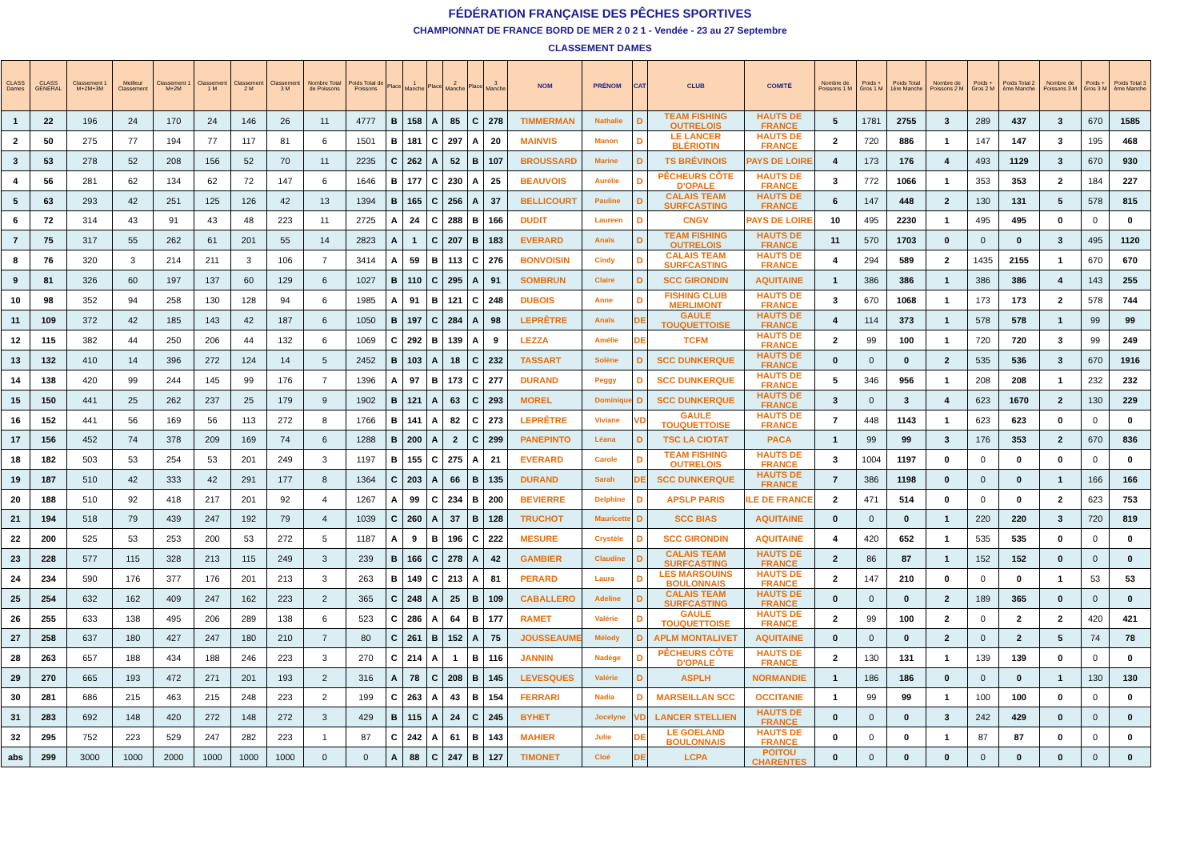FÉDÉRATION FRANÇAISE DES PÊCHES SPORTIVES
CHAMPIONNAT DE FRANCE BORD DE MER 2 0 2 1 - Vendée - 23 au 27 Septembre
CLASSEMENT DAMES
| CLASS Dames | CLASS GÉNÉRAL | Classement 1 M+2M+3M | Meilleur Classement | Classement 1 M+2M | Classement 1 M | Classement 2 M | Classement 3 M | Nombre Total de Poissons | Poids Total de Poissons | Place | 1 Manche | Place | 2 Manche | Place | 3 Manche | NOM | PRÉNOM | CAT | CLUB | COMITÉ | Nombre de Poissons 1 M | Poids + Gros 1 M | Poids Total 1ère Manche | Nombre de Poissons 2 M | Poids + Gros 2 M | Poids Total 2 ème Manche | Nombre de Poissons 3 M | Poids + Gros 3 M | Poids Total 3 ème Manche |
| --- | --- | --- | --- | --- | --- | --- | --- | --- | --- | --- | --- | --- | --- | --- | --- | --- | --- | --- | --- | --- | --- | --- | --- | --- | --- | --- | --- | --- | --- |
| 1 | 22 | 196 | 24 | 170 | 24 | 146 | 26 | 11 | 4777 | B | 158 | A | 85 | C | 278 | TIMMERMAN | Nathalie | D | TEAM FISHING OUTRELOIS | HAUTS DE FRANCE | 5 | 1781 | 2755 | 3 | 289 | 437 | 3 | 670 | 1585 |
| 2 | 50 | 275 | 77 | 194 | 77 | 117 | 81 | 6 | 1501 | B | 181 | C | 297 | A | 20 | MAINVIS | Manon | D | LE LANCER BLÉRIOTIN | HAUTS DE FRANCE | 2 | 720 | 886 | 1 | 147 | 147 | 3 | 195 | 468 |
| 3 | 53 | 278 | 52 | 208 | 156 | 52 | 70 | 11 | 2235 | C | 262 | A | 52 | B | 107 | BROUSSARD | Marine | D | TS BRÉVINOIS | PAYS DE LOIRE | 4 | 173 | 176 | 4 | 493 | 1129 | 3 | 670 | 930 |
| 4 | 56 | 281 | 62 | 134 | 62 | 72 | 147 | 6 | 1646 | B | 177 | C | 230 | A | 25 | BEAUVOIS | Aurélie | D | PÊCHEURS CÔTE D'OPALE | HAUTS DE FRANCE | 3 | 772 | 1066 | 1 | 353 | 353 | 2 | 184 | 227 |
| 5 | 63 | 293 | 42 | 251 | 125 | 126 | 42 | 13 | 1394 | B | 165 | C | 256 | A | 37 | BELLICOURT | Pauline | D | CALAIS TEAM SURFCASTING | HAUTS DE FRANCE | 6 | 147 | 448 | 2 | 130 | 131 | 5 | 578 | 815 |
| 6 | 72 | 314 | 43 | 91 | 43 | 48 | 223 | 11 | 2725 | A | 24 | C | 288 | B | 166 | DUDIT | Laureen | D | CNGV | PAYS DE LOIRE | 10 | 495 | 2230 | 1 | 495 | 495 | 0 | 0 | 0 |
| 7 | 75 | 317 | 55 | 262 | 61 | 201 | 55 | 14 | 2823 | A | 1 | C | 207 | B | 183 | EVERARD | Anaïs | D | TEAM FISHING OUTRELOIS | HAUTS DE FRANCE | 11 | 570 | 1703 | 0 | 0 | 0 | 3 | 495 | 1120 |
| 8 | 76 | 320 | 3 | 214 | 211 | 3 | 106 | 7 | 3414 | A | 59 | B | 113 | C | 276 | BONVOISIN | Cindy | D | CALAIS TEAM SURFCASTING | HAUTS DE FRANCE | 4 | 294 | 589 | 2 | 1435 | 2155 | 1 | 670 | 670 |
| 9 | 81 | 326 | 60 | 197 | 137 | 60 | 129 | 6 | 1027 | B | 110 | C | 295 | A | 91 | SOMBRUN | Claire | D | SCC GIRONDIN | AQUITAINE | 1 | 386 | 386 | 1 | 386 | 386 | 4 | 143 | 255 |
| 10 | 98 | 352 | 94 | 258 | 130 | 128 | 94 | 6 | 1985 | A | 91 | B | 121 | C | 248 | DUBOIS | Anne | D | FISHING CLUB MERLIMONT | HAUTS DE FRANCE | 3 | 670 | 1068 | 1 | 173 | 173 | 2 | 578 | 744 |
| 11 | 109 | 372 | 42 | 185 | 143 | 42 | 187 | 6 | 1050 | B | 197 | C | 284 | A | 98 | LEPRÊTRE | Anaïs | DE | GAULE TOUQUETTOISE | HAUTS DE FRANCE | 4 | 114 | 373 | 1 | 578 | 578 | 1 | 99 | 99 |
| 12 | 115 | 382 | 44 | 250 | 206 | 44 | 132 | 6 | 1069 | C | 292 | B | 139 | A | 9 | LEZZA | Amélie | DE | TCFM | HAUTS DE FRANCE | 2 | 99 | 100 | 1 | 720 | 720 | 3 | 99 | 249 |
| 13 | 132 | 410 | 14 | 396 | 272 | 124 | 14 | 5 | 2452 | B | 103 | A | 18 | C | 232 | TASSART | Solène | D | SCC DUNKERQUE | HAUTS DE FRANCE | 0 | 0 | 0 | 2 | 535 | 536 | 3 | 670 | 1916 |
| 14 | 138 | 420 | 99 | 244 | 145 | 99 | 176 | 7 | 1396 | A | 97 | B | 173 | C | 277 | DURAND | Peggy | D | SCC DUNKERQUE | HAUTS DE FRANCE | 5 | 346 | 956 | 1 | 208 | 208 | 1 | 232 | 232 |
| 15 | 150 | 441 | 25 | 262 | 237 | 25 | 179 | 9 | 1902 | B | 121 | A | 63 | C | 293 | MOREL | Dominique | D | SCC DUNKERQUE | HAUTS DE FRANCE | 3 | 0 | 3 | 4 | 623 | 1670 | 2 | 130 | 229 |
| 16 | 152 | 441 | 56 | 169 | 56 | 113 | 272 | 8 | 1766 | B | 141 | A | 82 | C | 273 | LEPRÊTRE | Viviane | VD | GAULE TOUQUETTOISE | HAUTS DE FRANCE | 7 | 448 | 1143 | 1 | 623 | 623 | 0 | 0 | 0 |
| 17 | 156 | 452 | 74 | 378 | 209 | 169 | 74 | 6 | 1288 | B | 200 | A | 2 | C | 299 | PANEPINTO | Léana | D | TSC LA CIOTAT | PACA | 1 | 99 | 99 | 3 | 176 | 353 | 2 | 670 | 836 |
| 18 | 182 | 503 | 53 | 254 | 53 | 201 | 249 | 3 | 1197 | B | 155 | C | 275 | A | 21 | EVERARD | Carole | D | TEAM FISHING OUTRELOIS | HAUTS DE FRANCE | 3 | 1004 | 1197 | 0 | 0 | 0 | 0 | 0 | 0 |
| 19 | 187 | 510 | 42 | 333 | 42 | 291 | 177 | 8 | 1364 | C | 203 | A | 66 | B | 135 | DURAND | Sarah | DE | SCC DUNKERQUE | HAUTS DE FRANCE | 7 | 386 | 1198 | 0 | 0 | 0 | 1 | 166 | 166 |
| 20 | 188 | 510 | 92 | 418 | 217 | 201 | 92 | 4 | 1267 | A | 99 | C | 234 | B | 200 | BEVIERRE | Delphine | D | APSLP PARIS | ILE DE FRANCE | 2 | 471 | 514 | 0 | 0 | 0 | 2 | 623 | 753 |
| 21 | 194 | 518 | 79 | 439 | 247 | 192 | 79 | 4 | 1039 | C | 260 | A | 37 | B | 128 | TRUCHOT | Mauricette | D | SCC BIAS | AQUITAINE | 0 | 0 | 0 | 1 | 220 | 220 | 3 | 720 | 819 |
| 22 | 200 | 525 | 53 | 253 | 200 | 53 | 272 | 5 | 1187 | A | 9 | B | 196 | C | 222 | MESURE | Crystèle | D | SCC GIRONDIN | AQUITAINE | 4 | 420 | 652 | 1 | 535 | 535 | 0 | 0 | 0 |
| 23 | 228 | 577 | 115 | 328 | 213 | 115 | 249 | 3 | 239 | B | 166 | C | 278 | A | 42 | GAMBIER | Claudine | D | CALAIS TEAM SURFCASTING | HAUTS DE FRANCE | 2 | 86 | 87 | 1 | 152 | 152 | 0 | 0 | 0 |
| 24 | 234 | 590 | 176 | 377 | 176 | 201 | 213 | 3 | 263 | B | 149 | C | 213 | A | 81 | PERARD | Laura | D | LES MARSOUINS BOULONNAIS | HAUTS DE FRANCE | 2 | 147 | 210 | 0 | 0 | 0 | 1 | 53 | 53 |
| 25 | 254 | 632 | 162 | 409 | 247 | 162 | 223 | 2 | 365 | C | 248 | A | 25 | B | 109 | CABALLERO | Adeline | D | CALAIS TEAM SURFCASTING | HAUTS DE FRANCE | 0 | 0 | 0 | 2 | 189 | 365 | 0 | 0 | 0 |
| 26 | 255 | 633 | 138 | 495 | 206 | 289 | 138 | 6 | 523 | C | 286 | A | 64 | B | 177 | RAMET | Valérie | D | GAULE TOUQUETTOISE | HAUTS DE FRANCE | 2 | 99 | 100 | 2 | 0 | 2 | 2 | 420 | 421 |
| 27 | 258 | 637 | 180 | 427 | 247 | 180 | 210 | 7 | 80 | C | 261 | B | 152 | A | 75 | JOUSSEAUME | Mélody | D | APLM MONTALIVET | AQUITAINE | 0 | 0 | 0 | 2 | 0 | 2 | 5 | 74 | 78 |
| 28 | 263 | 657 | 188 | 434 | 188 | 246 | 223 | 3 | 270 | C | 214 | A | 1 | B | 116 | JANNIN | Nadège | D | PÊCHEURS CÔTE D'OPALE | HAUTS DE FRANCE | 2 | 130 | 131 | 1 | 139 | 139 | 0 | 0 | 0 |
| 29 | 270 | 665 | 193 | 472 | 271 | 201 | 193 | 2 | 316 | A | 78 | C | 208 | B | 145 | LEVESQUES | Valérie | D | ASPLH | NORMANDIE | 1 | 186 | 186 | 0 | 0 | 0 | 1 | 130 | 130 |
| 30 | 281 | 686 | 215 | 463 | 215 | 248 | 223 | 2 | 199 | C | 263 | A | 43 | B | 154 | FERRARI | Nadia | D | MARSEILLAN SCC | OCCITANIE | 1 | 99 | 99 | 1 | 100 | 100 | 0 | 0 | 0 |
| 31 | 283 | 692 | 148 | 420 | 272 | 148 | 272 | 3 | 429 | B | 115 | A | 24 | C | 245 | BYHET | Jocelyne | VD | LANCER STELLIEN | HAUTS DE FRANCE | 0 | 0 | 0 | 3 | 242 | 429 | 0 | 0 | 0 |
| 32 | 295 | 752 | 223 | 529 | 247 | 282 | 223 | 1 | 87 | C | 242 | A | 61 | B | 143 | MAHIER | Julie | DE | LE GOELAND BOULONNAIS | HAUTS DE FRANCE | 0 | 0 | 0 | 1 | 87 | 87 | 0 | 0 | 0 |
| abs | 299 | 3000 | 1000 | 2000 | 1000 | 1000 | 1000 | 0 | 0 | A | 88 | C | 247 | B | 127 | TIMONET | Cloé | DE | LCPA | POITOU CHARENTES | 0 | 0 | 0 | 0 | 0 | 0 | 0 | 0 | 0 |